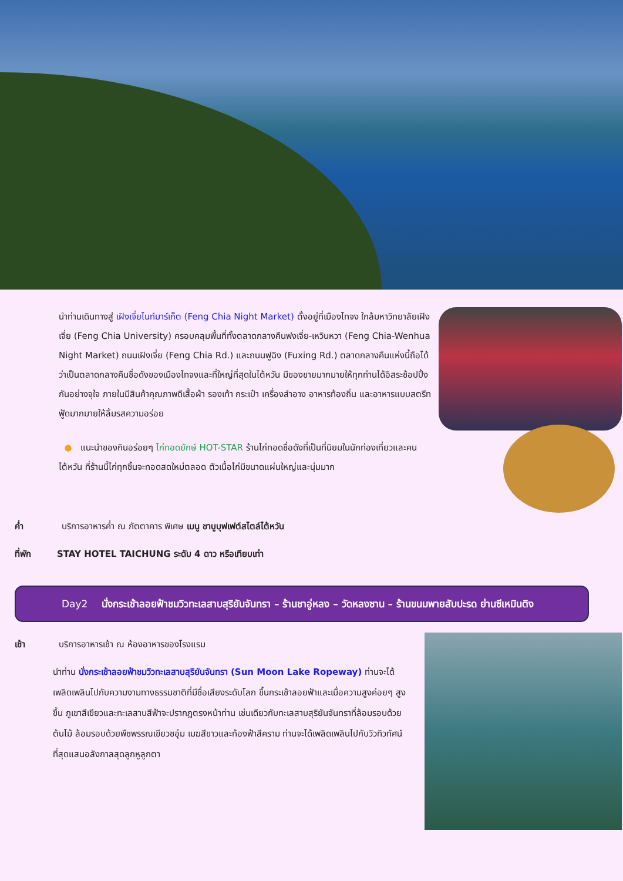นำท่านเดินทางสู่ เฝิงเจี่ยไนท์มาร์เก็ต (Feng Chia Night Market) ตั้งอยู่ที่เมืองไทจง ใกล้มหาวิทยาลัยเฝิงเจี่ย (Feng Chia University) ครอบคลุมพื้นที่ทั้งตลาดกลางคืนฟงเจี่ย-เหวินหวา (Feng Chia-Wenhua Night Market) ถนนเฝิงเจี่ย (Feng Chia Rd.) และถนนฟูฉิง (Fuxing Rd.) ตลาดกลางคืนแห่งนี้ถือได้ว่าเป็นตลาดกลางคืนชื่อดังของเมืองไทจงและที่ใหญ่ที่สุดในไต้หวัน มีของขายมากมายให้ทุกท่านได้อิสระช้อปปิ้งกันอย่างจุใจ ภายในมีสินค้าคุณภาพดีเสื้อผ้า รองเท้า กระเป๋า เครื่องสำอาง อาหารท้องถิ่น และอาหารแบบสตรีทฟู้ดมากมายให้ลิ้มรสความอร่อย
● แนะนำของกินอร่อยๆ ไก่ทอดยักษ์ HOT-STAR ร้านไก่ทอดชื่อดังที่เป็นที่นิยมในนักท่องเที่ยวและคนไต้หวัน ที่ร้านนี้ไก่ทุกชิ้นจะทอดสดใหม่ตลอด ตัวเนื้อไก่มีขนาดแผ่นใหญ่และนุ่มมาก
ค่ำ บริการอาหารค่ำ ณ ภัตตาคาร พิเศษ เมนู ชาบูบุฟเฟต์สไตล์ไต้หวัน
ที่พัก STAY HOTEL TAICHUNG ระดับ 4 ดาว หรือเทียบเท่า
Day2 นั่งกระเช้าลอยฟ้าชมวิวทะเลสาบสุริยันจันทรา – ร้านชาอู่หลง – วัดหลงซาน – ร้านขนมพายสับปะรด ย่านซีเหมินติง
เช้า บริการอาหารเช้า ณ ห้องอาหารของโรงแรม
นำท่าน นั่งกระเช้าลอยฟ้าชมวิวทะเลสาบสุริยันจันทรา (Sun Moon Lake Ropeway) ท่านจะได้เพลิดเพลินไปกับความงามทางธรรมชาติที่มีชื่อเสียงระดับโลก ขึ้นกระเช้าลอยฟ้าและเมื่อความสูงค่อยๆ สูงขึ้น ภูเขาสีเขียวและทะเลสาบสีฟ้าจะปรากฏตรงหน้าท่าน เช่นเดียวกับทะเลสาบสุริยันจันทราที่ล้อมรอบด้วยต้นไม้ ล้อมรอบด้วยพืชพรรณเขียวชอุ่ม เมฆสีขาวและท้องฟ้าสีคราม ท่านจะได้เพลิดเพลินไปกับวิวทิวทัศน์ที่สุดแสนอลังกาลสุดลูกหูลูกตา